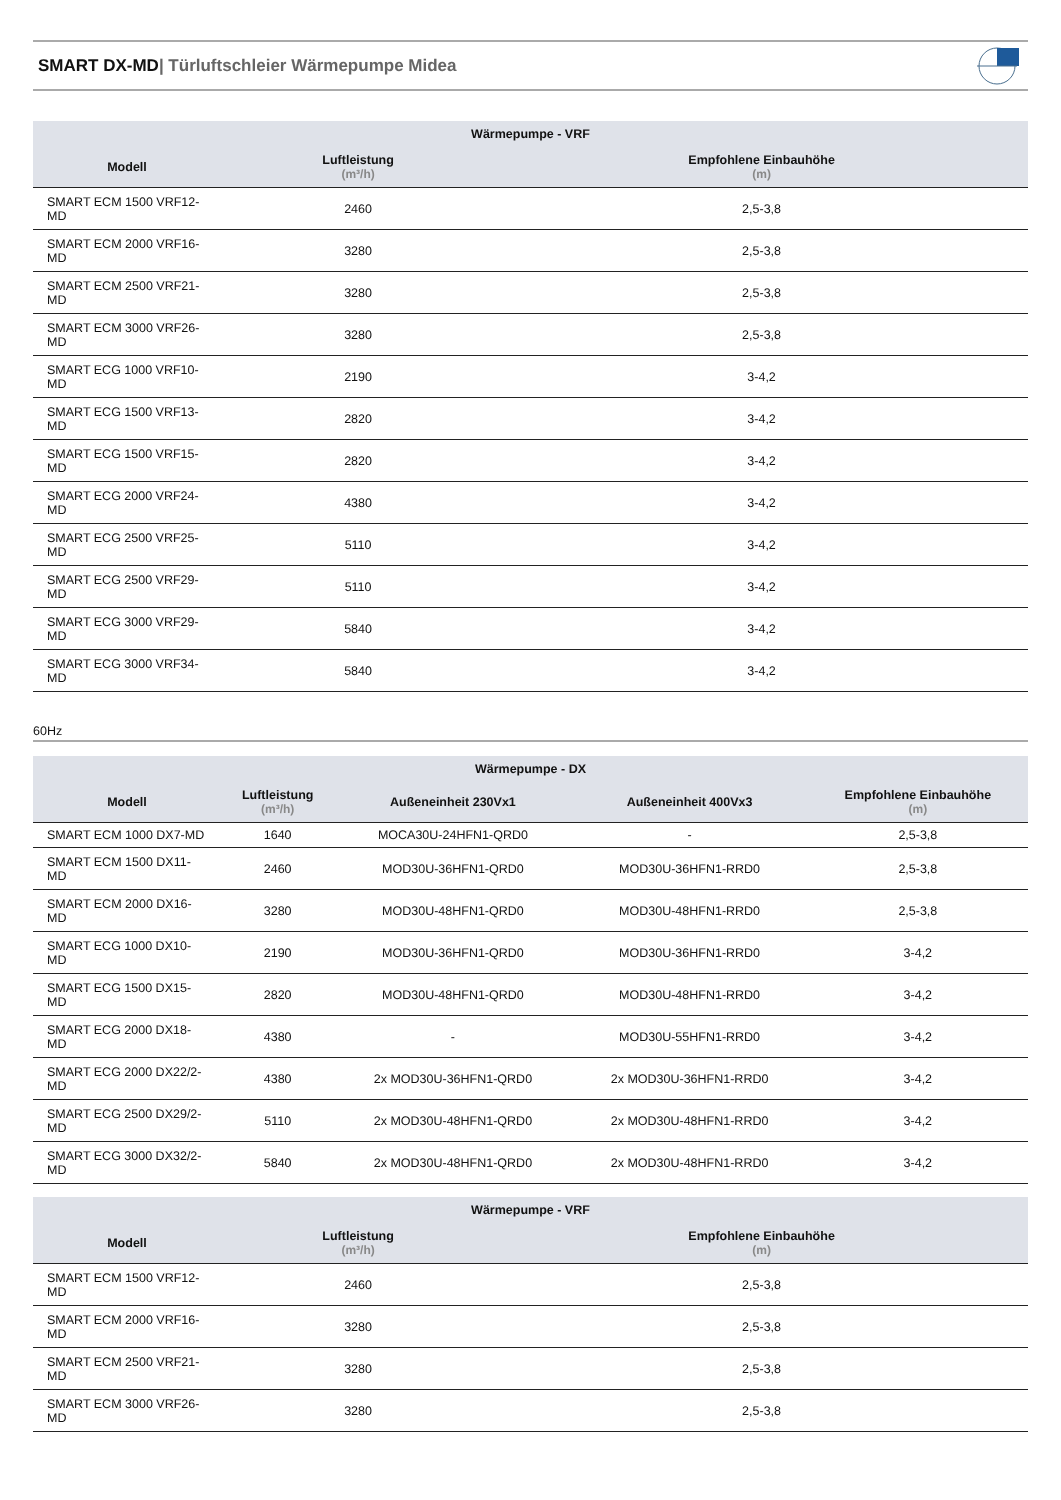SMART DX-MD| Türluftschleier Wärmepumpe Midea
| Wärmepumpe - VRF | | |
| --- | --- | --- |
| Modell | Luftleistung (m³/h) | Empfohlene Einbauhöhe (m) |
| SMART ECM 1500 VRF12- MD | 2460 | 2,5-3,8 |
| SMART ECM 2000 VRF16- MD | 3280 | 2,5-3,8 |
| SMART ECM 2500 VRF21- MD | 3280 | 2,5-3,8 |
| SMART ECM 3000 VRF26- MD | 3280 | 2,5-3,8 |
| SMART ECG 1000 VRF10- MD | 2190 | 3-4,2 |
| SMART ECG 1500 VRF13- MD | 2820 | 3-4,2 |
| SMART ECG 1500 VRF15- MD | 2820 | 3-4,2 |
| SMART ECG 2000 VRF24- MD | 4380 | 3-4,2 |
| SMART ECG 2500 VRF25- MD | 5110 | 3-4,2 |
| SMART ECG 2500 VRF29- MD | 5110 | 3-4,2 |
| SMART ECG 3000 VRF29- MD | 5840 | 3-4,2 |
| SMART ECG 3000 VRF34- MD | 5840 | 3-4,2 |
60Hz
| Wärmepumpe - DX | | | | |
| --- | --- | --- | --- | --- |
| Modell | Luftleistung (m³/h) | Außeneinheit 230Vx1 | Außeneinheit 400Vx3 | Empfohlene Einbauhöhe (m) |
| SMART ECM 1000 DX7-MD | 1640 | MOCA30U-24HFN1-QRD0 | - | 2,5-3,8 |
| SMART ECM 1500 DX11- MD | 2460 | MOD30U-36HFN1-QRD0 | MOD30U-36HFN1-RRD0 | 2,5-3,8 |
| SMART ECM 2000 DX16- MD | 3280 | MOD30U-48HFN1-QRD0 | MOD30U-48HFN1-RRD0 | 2,5-3,8 |
| SMART ECG 1000 DX10- MD | 2190 | MOD30U-36HFN1-QRD0 | MOD30U-36HFN1-RRD0 | 3-4,2 |
| SMART ECG 1500 DX15- MD | 2820 | MOD30U-48HFN1-QRD0 | MOD30U-48HFN1-RRD0 | 3-4,2 |
| SMART ECG 2000 DX18- MD | 4380 | - | MOD30U-55HFN1-RRD0 | 3-4,2 |
| SMART ECG 2000 DX22/2- MD | 4380 | 2x MOD30U-36HFN1-QRD0 | 2x MOD30U-36HFN1-RRD0 | 3-4,2 |
| SMART ECG 2500 DX29/2- MD | 5110 | 2x MOD30U-48HFN1-QRD0 | 2x MOD30U-48HFN1-RRD0 | 3-4,2 |
| SMART ECG 3000 DX32/2- MD | 5840 | 2x MOD30U-48HFN1-QRD0 | 2x MOD30U-48HFN1-RRD0 | 3-4,2 |
| Wärmepumpe - VRF | | |
| --- | --- | --- |
| Modell | Luftleistung (m³/h) | Empfohlene Einbauhöhe (m) |
| SMART ECM 1500 VRF12- MD | 2460 | 2,5-3,8 |
| SMART ECM 2000 VRF16- MD | 3280 | 2,5-3,8 |
| SMART ECM 2500 VRF21- MD | 3280 | 2,5-3,8 |
| SMART ECM 3000 VRF26- MD | 3280 | 2,5-3,8 |